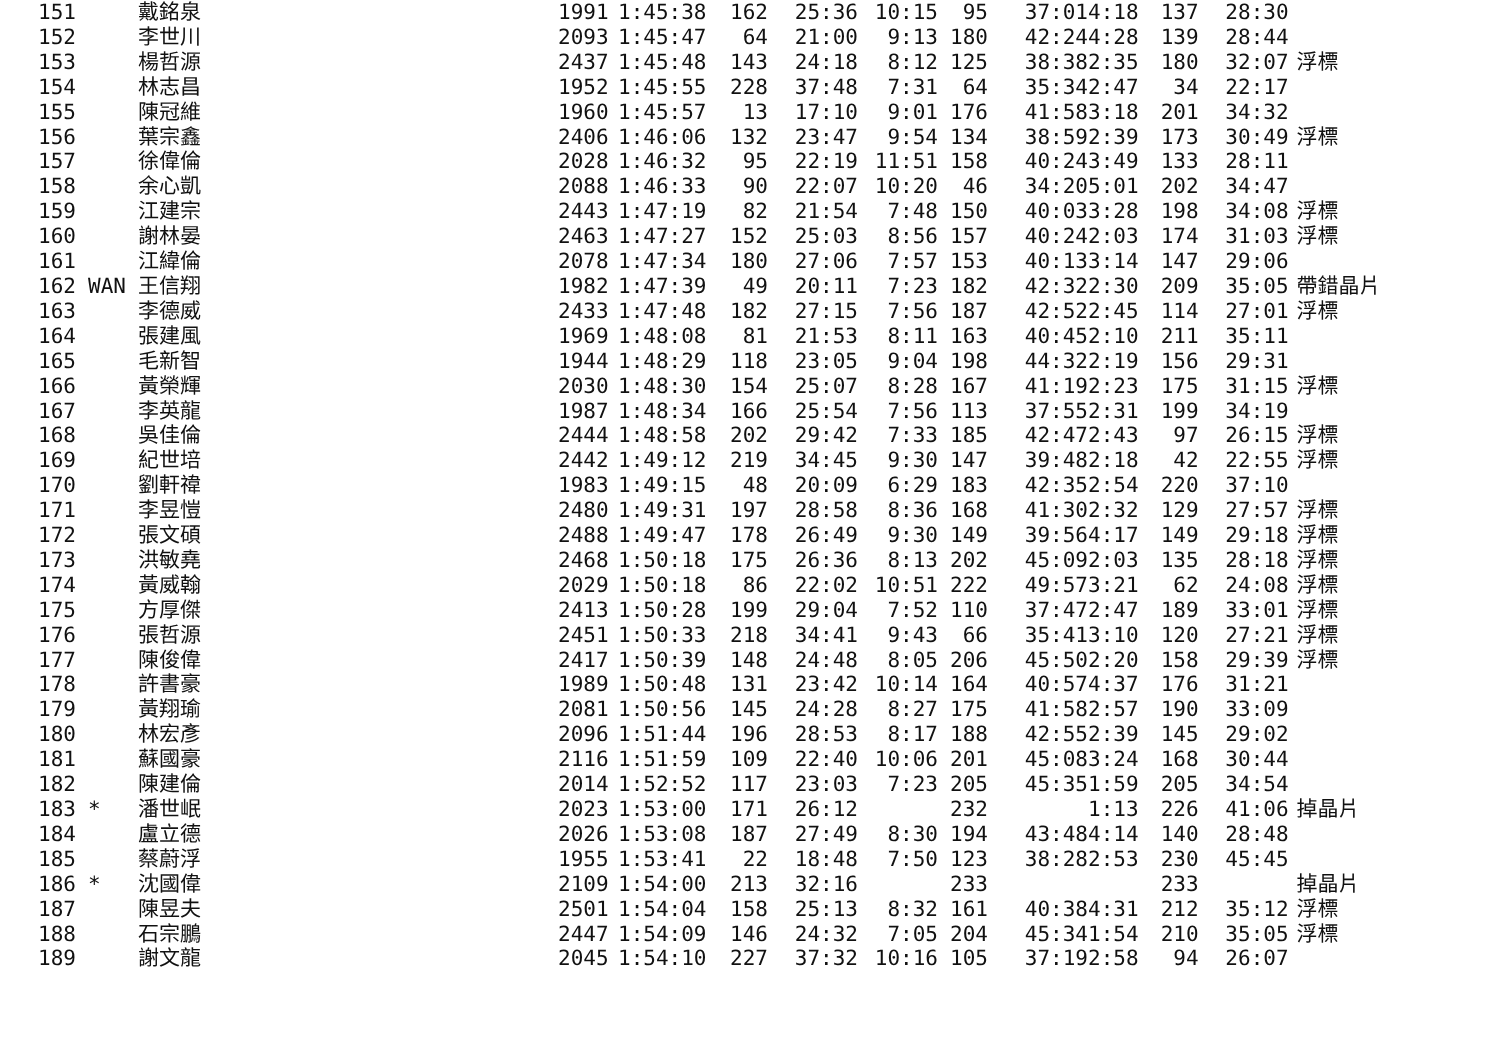| 151 | | 戴銘泉 | 1991 | 1:45:38 | 162 | 25:36 | 10:15 | 95 | 37:01 | 4:18 | 137 | 28:30 | |
| 152 | | 李世川 | 2093 | 1:45:47 | 64 | 21:00 | 9:13 | 180 | 42:24 | 4:28 | 139 | 28:44 | |
| 153 | | 楊哲源 | 2437 | 1:45:48 | 143 | 24:18 | 8:12 | 125 | 38:38 | 2:35 | 180 | 32:07 | 浮標 |
| 154 | | 林志昌 | 1952 | 1:45:55 | 228 | 37:48 | 7:31 | 64 | 35:34 | 2:47 | 34 | 22:17 | |
| 155 | | 陳冠維 | 1960 | 1:45:57 | 13 | 17:10 | 9:01 | 176 | 41:58 | 3:18 | 201 | 34:32 | |
| 156 | | 葉宗鑫 | 2406 | 1:46:06 | 132 | 23:47 | 9:54 | 134 | 38:59 | 2:39 | 173 | 30:49 | 浮標 |
| 157 | | 徐偉倫 | 2028 | 1:46:32 | 95 | 22:19 | 11:51 | 158 | 40:24 | 3:49 | 133 | 28:11 | |
| 158 | | 余心凱 | 2088 | 1:46:33 | 90 | 22:07 | 10:20 | 46 | 34:20 | 5:01 | 202 | 34:47 | |
| 159 | | 江建宗 | 2443 | 1:47:19 | 82 | 21:54 | 7:48 | 150 | 40:03 | 3:28 | 198 | 34:08 | 浮標 |
| 160 | | 謝林晏 | 2463 | 1:47:27 | 152 | 25:03 | 8:56 | 157 | 40:24 | 2:03 | 174 | 31:03 | 浮標 |
| 161 | | 江緯倫 | 2078 | 1:47:34 | 180 | 27:06 | 7:57 | 153 | 40:13 | 3:14 | 147 | 29:06 | |
| 162 | WAN | 王信翔 | 1982 | 1:47:39 | 49 | 20:11 | 7:23 | 182 | 42:32 | 2:30 | 209 | 35:05 | 帶錯晶片 |
| 163 | | 李德威 | 2433 | 1:47:48 | 182 | 27:15 | 7:56 | 187 | 42:52 | 2:45 | 114 | 27:01 | 浮標 |
| 164 | | 張建風 | 1969 | 1:48:08 | 81 | 21:53 | 8:11 | 163 | 40:45 | 2:10 | 211 | 35:11 | |
| 165 | | 毛新智 | 1944 | 1:48:29 | 118 | 23:05 | 9:04 | 198 | 44:32 | 2:19 | 156 | 29:31 | |
| 166 | | 黃榮輝 | 2030 | 1:48:30 | 154 | 25:07 | 8:28 | 167 | 41:19 | 2:23 | 175 | 31:15 | 浮標 |
| 167 | | 李英龍 | 1987 | 1:48:34 | 166 | 25:54 | 7:56 | 113 | 37:55 | 2:31 | 199 | 34:19 | |
| 168 | | 吳佳倫 | 2444 | 1:48:58 | 202 | 29:42 | 7:33 | 185 | 42:47 | 2:43 | 97 | 26:15 | 浮標 |
| 169 | | 紀世培 | 2442 | 1:49:12 | 219 | 34:45 | 9:30 | 147 | 39:48 | 2:18 | 42 | 22:55 | 浮標 |
| 170 | | 劉軒禕 | 1983 | 1:49:15 | 48 | 20:09 | 6:29 | 183 | 42:35 | 2:54 | 220 | 37:10 | |
| 171 | | 李昱愷 | 2480 | 1:49:31 | 197 | 28:58 | 8:36 | 168 | 41:30 | 2:32 | 129 | 27:57 | 浮標 |
| 172 | | 張文碩 | 2488 | 1:49:47 | 178 | 26:49 | 9:30 | 149 | 39:56 | 4:17 | 149 | 29:18 | 浮標 |
| 173 | | 洪敏堯 | 2468 | 1:50:18 | 175 | 26:36 | 8:13 | 202 | 45:09 | 2:03 | 135 | 28:18 | 浮標 |
| 174 | | 黃威翰 | 2029 | 1:50:18 | 86 | 22:02 | 10:51 | 222 | 49:57 | 3:21 | 62 | 24:08 | 浮標 |
| 175 | | 方厚傑 | 2413 | 1:50:28 | 199 | 29:04 | 7:52 | 110 | 37:47 | 2:47 | 189 | 33:01 | 浮標 |
| 176 | | 張哲源 | 2451 | 1:50:33 | 218 | 34:41 | 9:43 | 66 | 35:41 | 3:10 | 120 | 27:21 | 浮標 |
| 177 | | 陳俊偉 | 2417 | 1:50:39 | 148 | 24:48 | 8:05 | 206 | 45:50 | 2:20 | 158 | 29:39 | 浮標 |
| 178 | | 許書豪 | 1989 | 1:50:48 | 131 | 23:42 | 10:14 | 164 | 40:57 | 4:37 | 176 | 31:21 | |
| 179 | | 黃翔瑜 | 2081 | 1:50:56 | 145 | 24:28 | 8:27 | 175 | 41:58 | 2:57 | 190 | 33:09 | |
| 180 | | 林宏彥 | 2096 | 1:51:44 | 196 | 28:53 | 8:17 | 188 | 42:55 | 2:39 | 145 | 29:02 | |
| 181 | | 蘇國豪 | 2116 | 1:51:59 | 109 | 22:40 | 10:06 | 201 | 45:08 | 3:24 | 168 | 30:44 | |
| 182 | | 陳建倫 | 2014 | 1:52:52 | 117 | 23:03 | 7:23 | 205 | 45:35 | 1:59 | 205 | 34:54 | |
| 183 | * | 潘世岷 | 2023 | 1:53:00 | 171 | 26:12 | | 232 | | 1:13 | 226 | 41:06 | 掉晶片 |
| 184 | | 盧立德 | 2026 | 1:53:08 | 187 | 27:49 | 8:30 | 194 | 43:48 | 4:14 | 140 | 28:48 | |
| 185 | | 蔡蔚浮 | 1955 | 1:53:41 | 22 | 18:48 | 7:50 | 123 | 38:28 | 2:53 | 230 | 45:45 | |
| 186 | * | 沈國偉 | 2109 | 1:54:00 | 213 | 32:16 | | 233 | | | 233 | | 掉晶片 |
| 187 | | 陳昱夫 | 2501 | 1:54:04 | 158 | 25:13 | 8:32 | 161 | 40:38 | 4:31 | 212 | 35:12 | 浮標 |
| 188 | | 石宗鵬 | 2447 | 1:54:09 | 146 | 24:32 | 7:05 | 204 | 45:34 | 1:54 | 210 | 35:05 | 浮標 |
| 189 | | 謝文龍 | 2045 | 1:54:10 | 227 | 37:32 | 10:16 | 105 | 37:19 | 2:58 | 94 | 26:07 | |